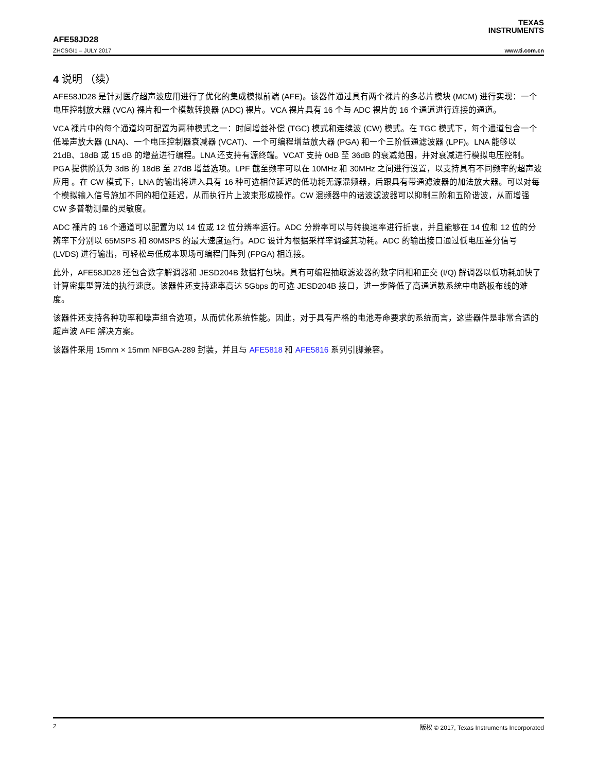TEXAS
INSTRUMENTS
AFE58JD28
ZHCSGI1 – JULY 2017 www.ti.com.cn
4 说明 （续）
AFE58JD28 是针对医疗超声波应用进行了优化的集成模拟前端 (AFE)。该器件通过具有两个裸片的多芯片模块 (MCM) 进行实现：一个电压控制放大器 (VCA) 裸片和一个模数转换器 (ADC) 裸片。VCA 裸片具有 16 个与 ADC 裸片的 16 个通道进行连接的通道。
VCA 裸片中的每个通道均可配置为两种模式之一：时间增益补偿 (TGC) 模式和连续波 (CW) 模式。在 TGC 模式下，每个通道包含一个低噪声放大器 (LNA)、一个电压控制器衰减器 (VCAT)、一个可编程增益放大器 (PGA) 和一个三阶低通滤波器 (LPF)。LNA 能够以 21dB、18dB 或 15 dB 的增益进行编程。LNA 还支持有源终端。VCAT 支持 0dB 至 36dB 的衰减范围，并对衰减进行模拟电压控制。PGA 提供阶跃为 3dB 的 18dB 至 27dB 增益选项。LPF 截至频率可以在 10MHz 和 30MHz 之间进行设置，以支持具有不同频率的超声波 应用 。在 CW 模式下，LNA 的输出将进入具有 16 种可选相位延迟的低功耗无源混频器，后跟具有带通滤波器的加法放大器。可以对每个模拟输入信号施加不同的相位延迟，从而执行片上波束形成操作。CW 混频器中的谐波滤波器可以抑制三阶和五阶谐波，从而增强 CW 多普勒测量的灵敏度。
ADC 裸片的 16 个通道可以配置为以 14 位或 12 位分辨率运行。ADC 分辨率可以与转换速率进行折衷，并且能够在 14 位和 12 位的分辨率下分别以 65MSPS 和 80MSPS 的最大速度运行。ADC 设计为根据采样率调整其功耗。ADC 的输出接口通过低电压差分信号 (LVDS) 进行输出，可轻松与低成本现场可编程门阵列 (FPGA) 相连接。
此外，AFE58JD28 还包含数字解调器和 JESD204B 数据打包块。具有可编程抽取滤波器的数字同相和正交 (I/Q) 解调器以低功耗加快了计算密集型算法的执行速度。该器件还支持速率高达 5Gbps 的可选 JESD204B 接口，进一步降低了高通道数系统中电路板布线的难度。
该器件还支持各种功率和噪声组合选项，从而优化系统性能。因此，对于具有严格的电池寿命要求的系统而言，这些器件是非常合适的超声波 AFE 解决方案。
该器件采用 15mm × 15mm NFBGA-289 封装，并且与 AFE5818 和 AFE5816 系列引脚兼容。
2 版权 © 2017, Texas Instruments Incorporated